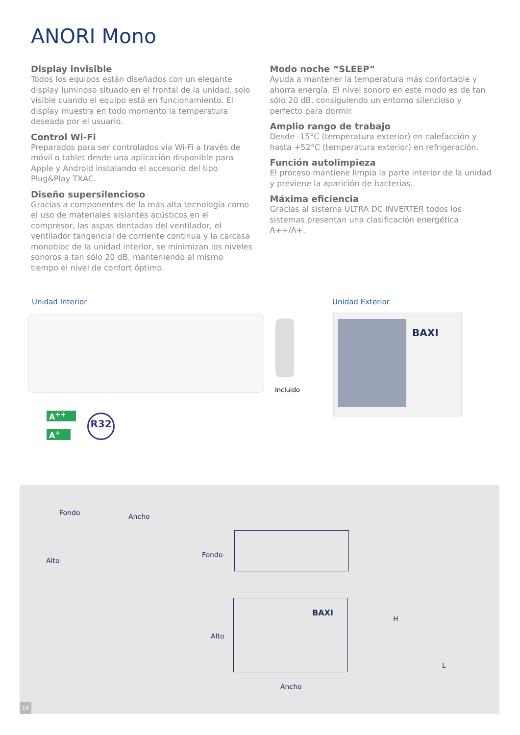ANORI Mono
Display invisible
Todos los equipos están diseñados con un elegante display luminoso situado en el frontal de la unidad, solo visible cuando el equipo está en funcionamiento. El display muestra en todo momento la temperatura deseada por el usuario.
Control Wi-Fi
Preparados para ser controlados vía Wi-Fi a través de móvil o tablet desde una aplicación disponible para Apple y Android instalando el accesorio del tipo Plug&Play TXAC.
Diseño supersilencioso
Gracias a componentes de la más alta tecnología como el uso de materiales aislantes acústicos en el compresor, las aspas dentadas del ventilador, el ventilador tangencial de corriente continua y la carcasa monobloc de la unidad interior, se minimizan los niveles sonoros a tan sólo 20 dB, manteniendo al mismo tiempo el nivel de confort óptimo.
Modo noche “SLEEP”
Ayuda a mantener la temperatura más confortable y ahorra energía. El nivel sonoro en este modo es de tan sólo 20 dB, consiguiendo un entorno silencioso y perfecto para dormir.
Amplio rango de trabajo
Desde -15°C (temperatura exterior) en calefacción y hasta +52°C (temperatura exterior) en refrigeración.
Función autolimpieza
El proceso mantiene limpia la parte interior de la unidad y previene la aparición de bacterias.
Máxima eficiencia
Gracias al sistema ULTRA DC INVERTER todos los sistemas presentan una clasificación energética A++/A+.
Unidad Interior Unidad Exterior
Incluido
BAXI
A<sup>++</sup>
A<sup>+</sup>
R32
Fondo Ancho
Alto
Fondo
Alto
H
L
Ancho
BAXI
14